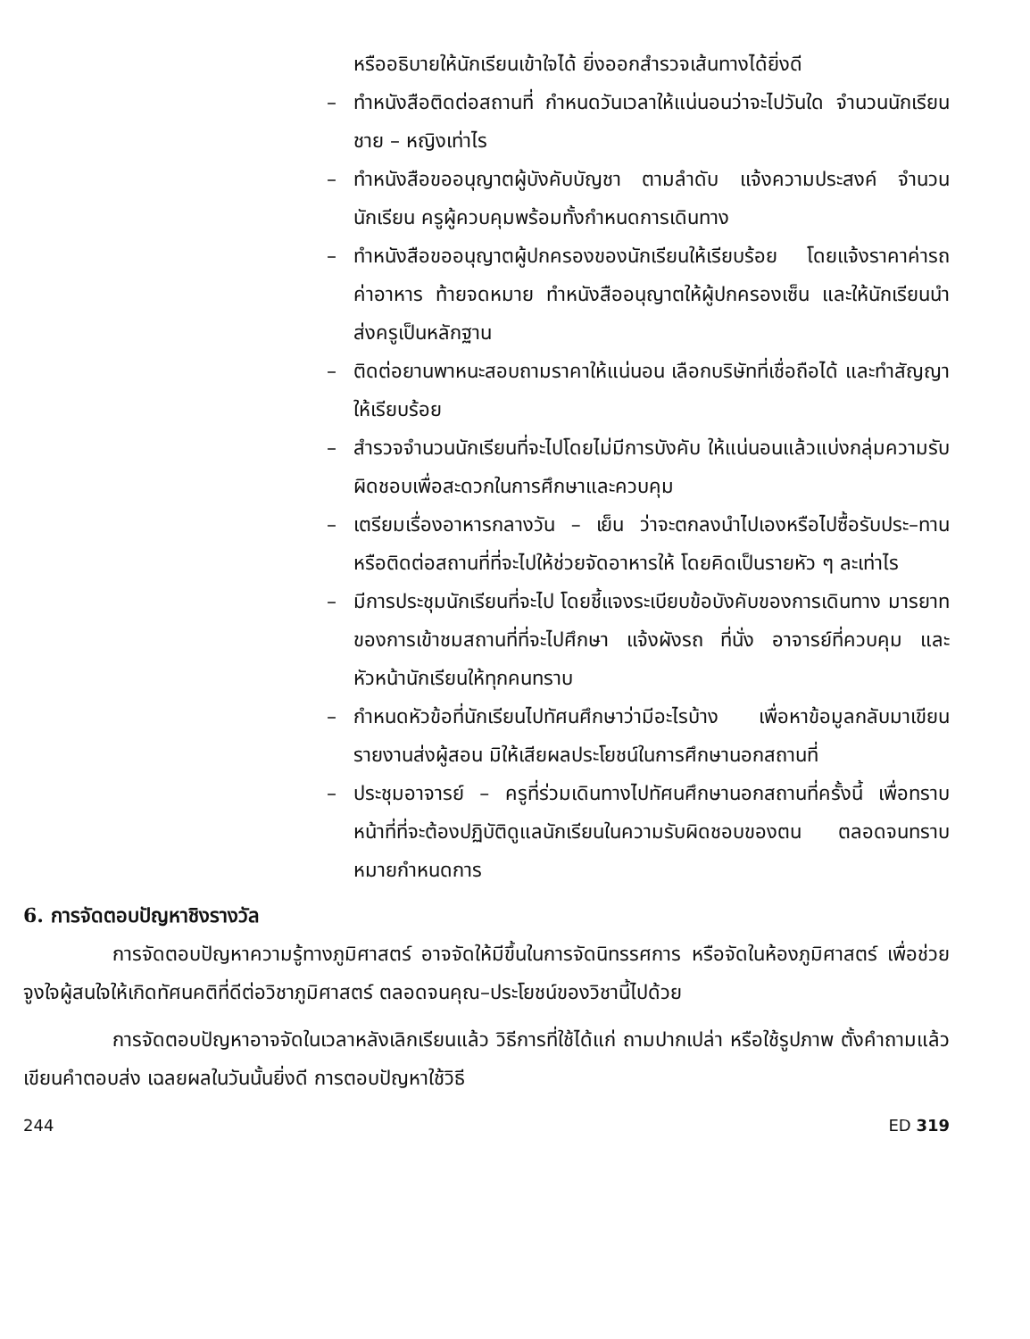หรืออธิบายให้นักเรียนเข้าใจได้ ยิ่งออกสำรวจเส้นทางได้ยิ่งดี
– ทำหนังสือติดต่อสถานที่ กำหนดวันเวลาให้แน่นอนว่าจะไปวันใด จำนวนนักเรียนชาย – หญิงเท่าไร
– ทำหนังสือขออนุญาตผู้บังคับบัญชา ตามลำดับ แจ้งความประสงค์ จำนวนนักเรียน ครูผู้ควบคุมพร้อมทั้งกำหนดการเดินทาง
– ทำหนังสือขออนุญาตผู้ปกครองของนักเรียนให้เรียบร้อย โดยแจ้งราคาค่ารถ ค่าอาหาร ท้ายจดหมาย ทำหนังสืออนุญาตให้ผู้ปกครองเซ็น และให้นักเรียนนำส่งครูเป็นหลักฐาน
– ติดต่อยานพาหนะสอบถามราคาให้แน่นอน เลือกบริษัทที่เชื่อถือได้ และทำสัญญาให้เรียบร้อย
– สำรวจจำนวนนักเรียนที่จะไปโดยไม่มีการบังคับ ให้แน่นอนแล้วแบ่งกลุ่มความรับผิดชอบเพื่อสะดวกในการศึกษาและควบคุม
– เตรียมเรื่องอาหารกลางวัน – เย็น ว่าจะตกลงนำไปเองหรือไปซื้อรับประ–ทาน หรือติดต่อสถานที่ที่จะไปให้ช่วยจัดอาหารให้ โดยคิดเป็นรายหัว ๆ ละเท่าไร
– มีการประชุมนักเรียนที่จะไป โดยชี้แจงระเบียบข้อบังคับของการเดินทาง มารยาทของการเข้าชมสถานที่ที่จะไปศึกษา แจ้งผังรถ ที่นั่ง อาจารย์ที่ควบคุม และหัวหน้านักเรียนให้ทุกคนทราบ
– กำหนดหัวข้อที่นักเรียนไปทัศนศึกษาว่ามีอะไรบ้าง เพื่อหาข้อมูลกลับมาเขียนรายงานส่งผู้สอน มิให้เสียผลประโยชน์ในการศึกษานอกสถานที่
– ประชุมอาจารย์ – ครูที่ร่วมเดินทางไปทัศนศึกษานอกสถานที่ครั้งนี้ เพื่อทราบหน้าที่ที่จะต้องปฏิบัติดูแลนักเรียนในความรับผิดชอบของตน ตลอดจนทราบหมายกำหนดการ
6. การจัดตอบปัญหาชิงรางวัล
การจัดตอบปัญหาความรู้ทางภูมิศาสตร์ อาจจัดให้มีขึ้นในการจัดนิทรรศการ หรือจัดในห้องภูมิศาสตร์ เพื่อช่วยจูงใจผู้สนใจให้เกิดทัศนคติที่ดีต่อวิชาภูมิศาสตร์ ตลอดจนคุณ–ประโยชน์ของวิชานี้ไปด้วย
การจัดตอบปัญหาอาจจัดในเวลาหลังเลิกเรียนแล้ว วิธีการที่ใช้ได้แก่ ถามปากเปล่า หรือใช้รูปภาพ ตั้งคำถามแล้วเขียนคำตอบส่ง เฉลยผลในวันนั้นยิ่งดี การตอบปัญหาใช้วิธี
244 ED 319